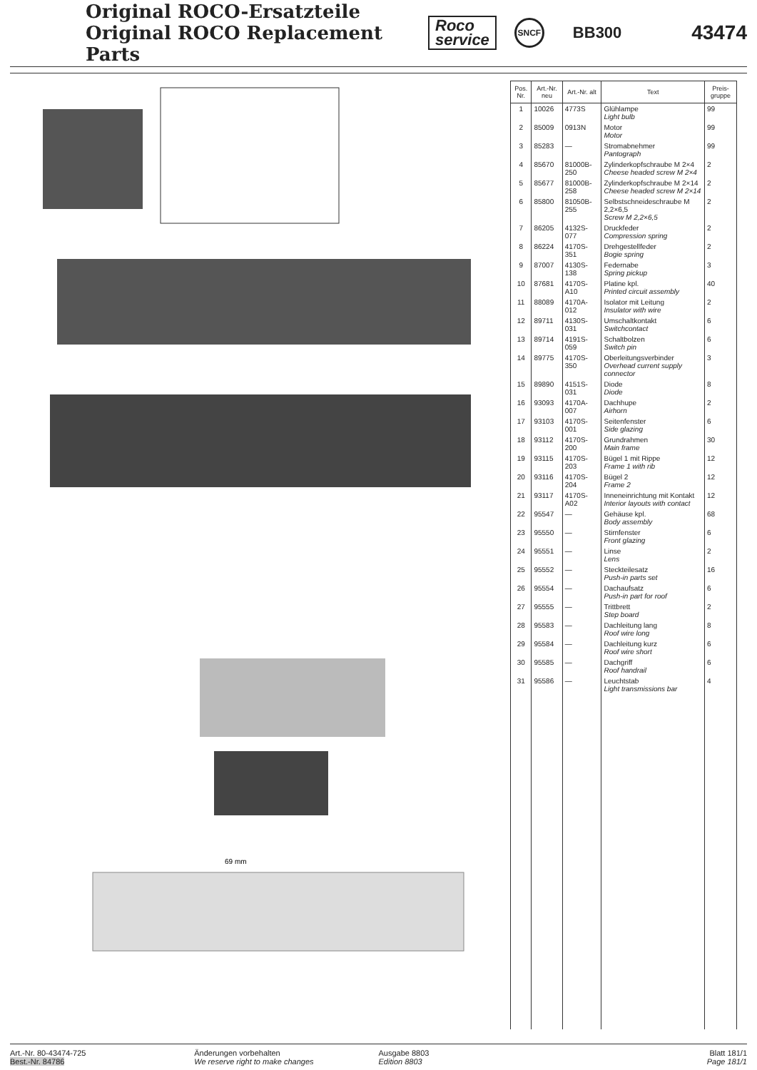Original ROCO-Ersatzteile
Original ROCO Replacement Parts
Roco
service
SNCF
BB300
43474
69 mm
| Pos. Nr. | Art.-Nr. neu | Art.-Nr. alt | Text | Preis-gruppe |
| --- | --- | --- | --- | --- |
| 1 | 10026 | 4773S | Glühlampe Light bulb | 99 |
| 2 | 85009 | 0913N | Motor Motor | 99 |
| 3 | 85283 | — | Stromabnehmer Pantograph | 99 |
| 4 | 85670 | 81000B-250 | Zylinderkopfschraube M 2×4 Cheese headed screw M 2×4 | 2 |
| 5 | 85677 | 81000B-258 | Zylinderkopfschraube M 2×14 Cheese headed screw M 2×14 | 2 |
| 6 | 85800 | 81050B-255 | Selbstschneideschraube M 2,2×6,5 Screw M 2,2×6,5 | 2 |
| 7 | 86205 | 4132S-077 | Druckfeder Compression spring | 2 |
| 8 | 86224 | 4170S-351 | Drehgestellfeder Bogie spring | 2 |
| 9 | 87007 | 4130S-138 | Federnabe Spring pickup | 3 |
| 10 | 87681 | 4170S-A10 | Platine kpl. Printed circuit assembly | 40 |
| 11 | 88089 | 4170A-012 | Isolator mit Leitung Insulator with wire | 2 |
| 12 | 89711 | 4130S-031 | Umschaltkontakt Switchcontact | 6 |
| 13 | 89714 | 4191S-059 | Schaltbolzen Switch pin | 6 |
| 14 | 89775 | 4170S-350 | Oberleitungsverbinder Overhead current supply connector | 3 |
| 15 | 89890 | 4151S-031 | Diode Diode | 8 |
| 16 | 93093 | 4170A-007 | Dachhupe Airhorn | 2 |
| 17 | 93103 | 4170S-001 | Seitenfenster Side glazing | 6 |
| 18 | 93112 | 4170S-200 | Grundrahmen Main frame | 30 |
| 19 | 93115 | 4170S-203 | Bügel 1 mit Rippe Frame 1 with rib | 12 |
| 20 | 93116 | 4170S-204 | Bügel 2 Frame 2 | 12 |
| 21 | 93117 | 4170S-A02 | Inneneinrichtung mit Kontakt Interior layouts with contact | 12 |
| 22 | 95547 | — | Gehäuse kpl. Body assembly | 68 |
| 23 | 95550 | — | Stirnfenster Front glazing | 6 |
| 24 | 95551 | — | Linse Lens | 2 |
| 25 | 95552 | — | Steckteilesatz Push-in parts set | 16 |
| 26 | 95554 | — | Dachaufsatz Push-in part for roof | 6 |
| 27 | 95555 | — | Trittbrett Step board | 2 |
| 28 | 95583 | — | Dachleitung lang Roof wire long | 8 |
| 29 | 95584 | — | Dachleitung kurz Roof wire short | 6 |
| 30 | 95585 | — | Dachgriff Roof handrail | 6 |
| 31 | 95586 | — | Leuchtstab Light transmissions bar | 4 |
Art.-Nr. 80-43474-725
Best.-Nr. 84786
Änderungen vorbehalten
We reserve right to make changes
Ausgabe 8803
Edition 8803
Blatt 181/1
Page 181/1